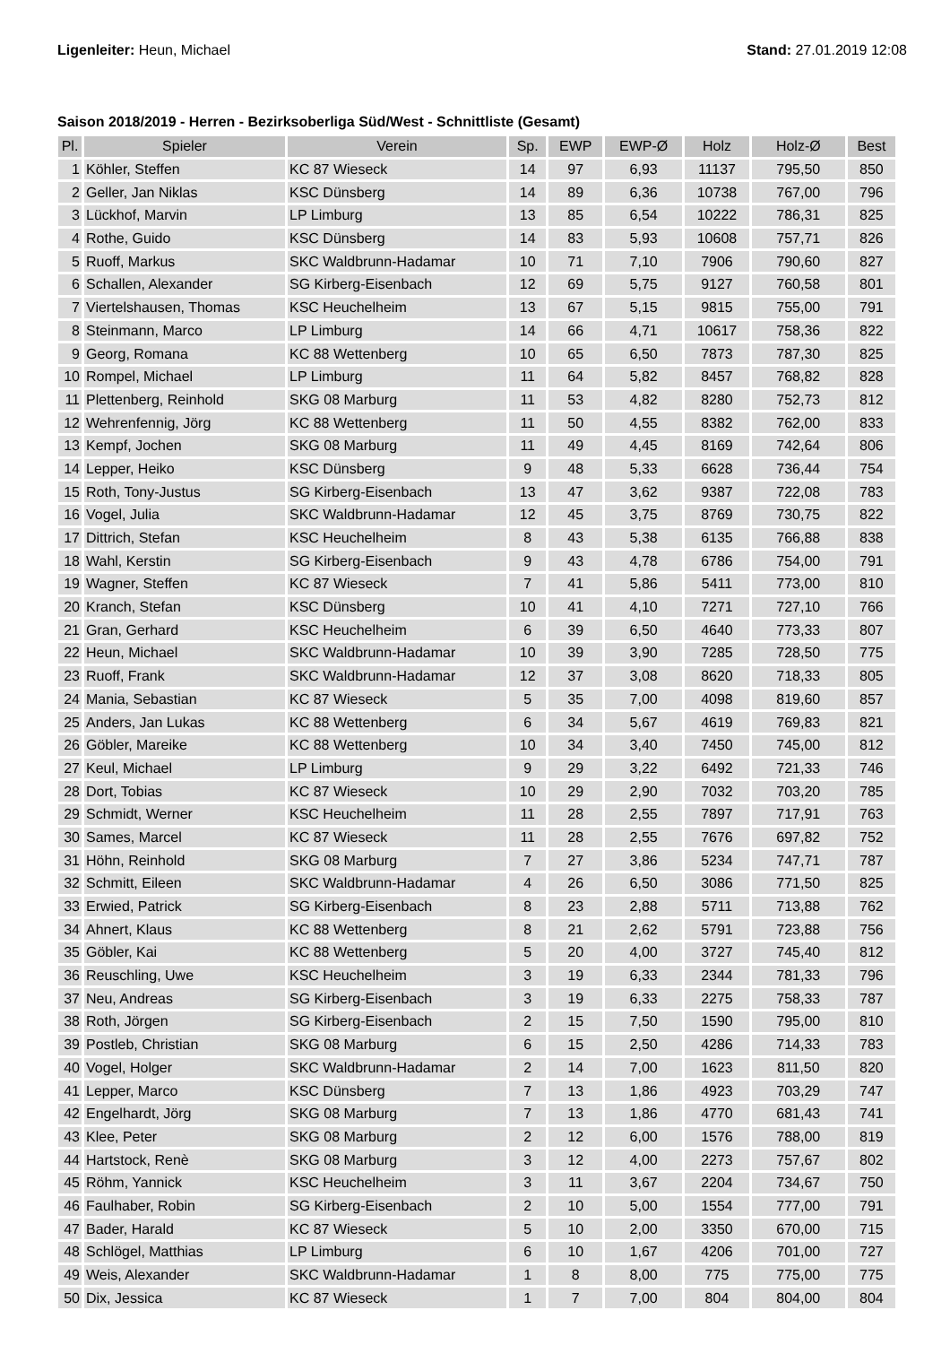Ligenleiter: Heun, Michael Stand: 27.01.2019 12:08
Saison 2018/2019 - Herren - Bezirksoberliga Süd/West - Schnittliste (Gesamt)
| Pl. | Spieler | Verein | Sp. | EWP | EWP-Ø | Holz | Holz-Ø | Best |
| --- | --- | --- | --- | --- | --- | --- | --- | --- |
| 1 | Köhler, Steffen | KC 87 Wieseck | 14 | 97 | 6,93 | 11137 | 795,50 | 850 |
| 2 | Geller, Jan Niklas | KSC Dünsberg | 14 | 89 | 6,36 | 10738 | 767,00 | 796 |
| 3 | Lückhof, Marvin | LP Limburg | 13 | 85 | 6,54 | 10222 | 786,31 | 825 |
| 4 | Rothe, Guido | KSC Dünsberg | 14 | 83 | 5,93 | 10608 | 757,71 | 826 |
| 5 | Ruoff, Markus | SKC Waldbrunn-Hadamar | 10 | 71 | 7,10 | 7906 | 790,60 | 827 |
| 6 | Schallen, Alexander | SG Kirberg-Eisenbach | 12 | 69 | 5,75 | 9127 | 760,58 | 801 |
| 7 | Viertelshausen, Thomas | KSC Heuchelheim | 13 | 67 | 5,15 | 9815 | 755,00 | 791 |
| 8 | Steinmann, Marco | LP Limburg | 14 | 66 | 4,71 | 10617 | 758,36 | 822 |
| 9 | Georg, Romana | KC 88 Wettenberg | 10 | 65 | 6,50 | 7873 | 787,30 | 825 |
| 10 | Rompel, Michael | LP Limburg | 11 | 64 | 5,82 | 8457 | 768,82 | 828 |
| 11 | Plettenberg, Reinhold | SKG 08 Marburg | 11 | 53 | 4,82 | 8280 | 752,73 | 812 |
| 12 | Wehrenfennig, Jörg | KC 88 Wettenberg | 11 | 50 | 4,55 | 8382 | 762,00 | 833 |
| 13 | Kempf, Jochen | SKG 08 Marburg | 11 | 49 | 4,45 | 8169 | 742,64 | 806 |
| 14 | Lepper, Heiko | KSC Dünsberg | 9 | 48 | 5,33 | 6628 | 736,44 | 754 |
| 15 | Roth, Tony-Justus | SG Kirberg-Eisenbach | 13 | 47 | 3,62 | 9387 | 722,08 | 783 |
| 16 | Vogel, Julia | SKC Waldbrunn-Hadamar | 12 | 45 | 3,75 | 8769 | 730,75 | 822 |
| 17 | Dittrich, Stefan | KSC Heuchelheim | 8 | 43 | 5,38 | 6135 | 766,88 | 838 |
| 18 | Wahl, Kerstin | SG Kirberg-Eisenbach | 9 | 43 | 4,78 | 6786 | 754,00 | 791 |
| 19 | Wagner, Steffen | KC 87 Wieseck | 7 | 41 | 5,86 | 5411 | 773,00 | 810 |
| 20 | Kranch, Stefan | KSC Dünsberg | 10 | 41 | 4,10 | 7271 | 727,10 | 766 |
| 21 | Gran, Gerhard | KSC Heuchelheim | 6 | 39 | 6,50 | 4640 | 773,33 | 807 |
| 22 | Heun, Michael | SKC Waldbrunn-Hadamar | 10 | 39 | 3,90 | 7285 | 728,50 | 775 |
| 23 | Ruoff, Frank | SKC Waldbrunn-Hadamar | 12 | 37 | 3,08 | 8620 | 718,33 | 805 |
| 24 | Mania, Sebastian | KC 87 Wieseck | 5 | 35 | 7,00 | 4098 | 819,60 | 857 |
| 25 | Anders, Jan Lukas | KC 88 Wettenberg | 6 | 34 | 5,67 | 4619 | 769,83 | 821 |
| 26 | Göbler, Mareike | KC 88 Wettenberg | 10 | 34 | 3,40 | 7450 | 745,00 | 812 |
| 27 | Keul, Michael | LP Limburg | 9 | 29 | 3,22 | 6492 | 721,33 | 746 |
| 28 | Dort, Tobias | KC 87 Wieseck | 10 | 29 | 2,90 | 7032 | 703,20 | 785 |
| 29 | Schmidt, Werner | KSC Heuchelheim | 11 | 28 | 2,55 | 7897 | 717,91 | 763 |
| 30 | Sames, Marcel | KC 87 Wieseck | 11 | 28 | 2,55 | 7676 | 697,82 | 752 |
| 31 | Höhn, Reinhold | SKG 08 Marburg | 7 | 27 | 3,86 | 5234 | 747,71 | 787 |
| 32 | Schmitt, Eileen | SKC Waldbrunn-Hadamar | 4 | 26 | 6,50 | 3086 | 771,50 | 825 |
| 33 | Erwied, Patrick | SG Kirberg-Eisenbach | 8 | 23 | 2,88 | 5711 | 713,88 | 762 |
| 34 | Ahnert, Klaus | KC 88 Wettenberg | 8 | 21 | 2,62 | 5791 | 723,88 | 756 |
| 35 | Göbler, Kai | KC 88 Wettenberg | 5 | 20 | 4,00 | 3727 | 745,40 | 812 |
| 36 | Reuschling, Uwe | KSC Heuchelheim | 3 | 19 | 6,33 | 2344 | 781,33 | 796 |
| 37 | Neu, Andreas | SG Kirberg-Eisenbach | 3 | 19 | 6,33 | 2275 | 758,33 | 787 |
| 38 | Roth, Jörgen | SG Kirberg-Eisenbach | 2 | 15 | 7,50 | 1590 | 795,00 | 810 |
| 39 | Postleb, Christian | SKG 08 Marburg | 6 | 15 | 2,50 | 4286 | 714,33 | 783 |
| 40 | Vogel, Holger | SKC Waldbrunn-Hadamar | 2 | 14 | 7,00 | 1623 | 811,50 | 820 |
| 41 | Lepper, Marco | KSC Dünsberg | 7 | 13 | 1,86 | 4923 | 703,29 | 747 |
| 42 | Engelhardt, Jörg | SKG 08 Marburg | 7 | 13 | 1,86 | 4770 | 681,43 | 741 |
| 43 | Klee, Peter | SKG 08 Marburg | 2 | 12 | 6,00 | 1576 | 788,00 | 819 |
| 44 | Hartstock, Renè | SKG 08 Marburg | 3 | 12 | 4,00 | 2273 | 757,67 | 802 |
| 45 | Röhm, Yannick | KSC Heuchelheim | 3 | 11 | 3,67 | 2204 | 734,67 | 750 |
| 46 | Faulhaber, Robin | SG Kirberg-Eisenbach | 2 | 10 | 5,00 | 1554 | 777,00 | 791 |
| 47 | Bader, Harald | KC 87 Wieseck | 5 | 10 | 2,00 | 3350 | 670,00 | 715 |
| 48 | Schlögel, Matthias | LP Limburg | 6 | 10 | 1,67 | 4206 | 701,00 | 727 |
| 49 | Weis, Alexander | SKC Waldbrunn-Hadamar | 1 | 8 | 8,00 | 775 | 775,00 | 775 |
| 50 | Dix, Jessica | KC 87 Wieseck | 1 | 7 | 7,00 | 804 | 804,00 | 804 |